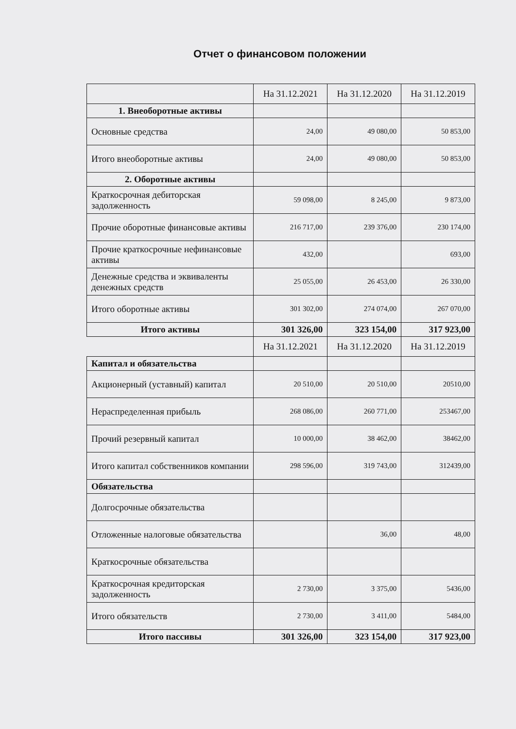Отчет о финансовом положении
| | На 31.12.2021 | На 31.12.2020 | На 31.12.2019 |
| 1. Внеоборотные активы | | | |
| Основные средства | 24,00 | 49 080,00 | 50 853,00 |
| Итого внеоборотные активы | 24,00 | 49 080,00 | 50 853,00 |
| 2. Оборотные активы | | | |
| Краткосрочная дебиторская задолженность | 59 098,00 | 8 245,00 | 9 873,00 |
| Прочие оборотные финансовые активы | 216 717,00 | 239 376,00 | 230 174,00 |
| Прочие краткосрочные нефинансовые активы | 432,00 | | 693,00 |
| Денежные средства и эквиваленты денежных средств | 25 055,00 | 26 453,00 | 26 330,00 |
| Итого оборотные активы | 301 302,00 | 274 074,00 | 267 070,00 |
| Итого активы | 301 326,00 | 323 154,00 | 317 923,00 |
| | На 31.12.2021 | На 31.12.2020 | На 31.12.2019 |
| Капитал и обязательства | | | |
| Акционерный (уставный) капитал | 20 510,00 | 20 510,00 | 20510,00 |
| Нераспределенная прибыль | 268 086,00 | 260 771,00 | 253467,00 |
| Прочий резервный капитал | 10 000,00 | 38 462,00 | 38462,00 |
| Итого капитал собственников компании | 298 596,00 | 319 743,00 | 312439,00 |
| Обязательства | | | |
| Долгосрочные обязательства | | | |
| Отложенные налоговые обязательства | | 36,00 | 48,00 |
| Краткосрочные обязательства | | | |
| Краткосрочная кредиторская задолженность | 2 730,00 | 3 375,00 | 5436,00 |
| Итого обязательств | 2 730,00 | 3 411,00 | 5484,00 |
| Итого пассивы | 301 326,00 | 323 154,00 | 317 923,00 |